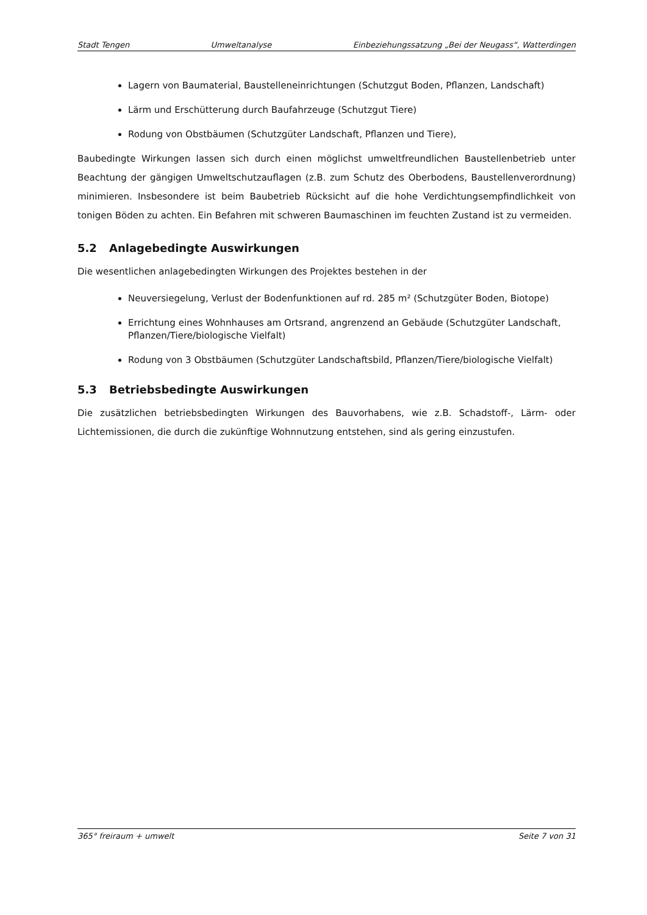Stadt Tengen Umweltanalyse Einbeziehungssatzung „Bei der Neugass“, Watterdingen
Lagern von Baumaterial, Baustelleneinrichtungen (Schutzgut Boden, Pflanzen, Landschaft)
Lärm und Erschütterung durch Baufahrzeuge (Schutzgut Tiere)
Rodung von Obstbäumen (Schutzgüter Landschaft, Pflanzen und Tiere),
Baubedingte Wirkungen lassen sich durch einen möglichst umweltfreundlichen Baustellenbetrieb unter Beachtung der gängigen Umweltschutzauflagen (z.B. zum Schutz des Oberbodens, Baustellenverordnung) minimieren. Insbesondere ist beim Baubetrieb Rücksicht auf die hohe Verdichtungsempfindlichkeit von tonigen Böden zu achten. Ein Befahren mit schweren Baumaschinen im feuchten Zustand ist zu vermeiden.
5.2 Anlagebedingte Auswirkungen
Die wesentlichen anlagebedingten Wirkungen des Projektes bestehen in der
Neuversiegelung, Verlust der Bodenfunktionen auf rd. 285 m² (Schutzgüter Boden, Biotope)
Errichtung eines Wohnhauses am Ortsrand, angrenzend an Gebäude (Schutzgüter Landschaft, Pflanzen/Tiere/biologische Vielfalt)
Rodung von 3 Obstbäumen (Schutzgüter Landschaftsbild, Pflanzen/Tiere/biologische Vielfalt)
5.3 Betriebsbedingte Auswirkungen
Die zusätzlichen betriebsbedingten Wirkungen des Bauvorhabens, wie z.B. Schadstoff-, Lärm- oder Lichtemissionen, die durch die zukünftige Wohnnutzung entstehen, sind als gering einzustufen.
365° freiraum + umwelt Seite 7 von 31